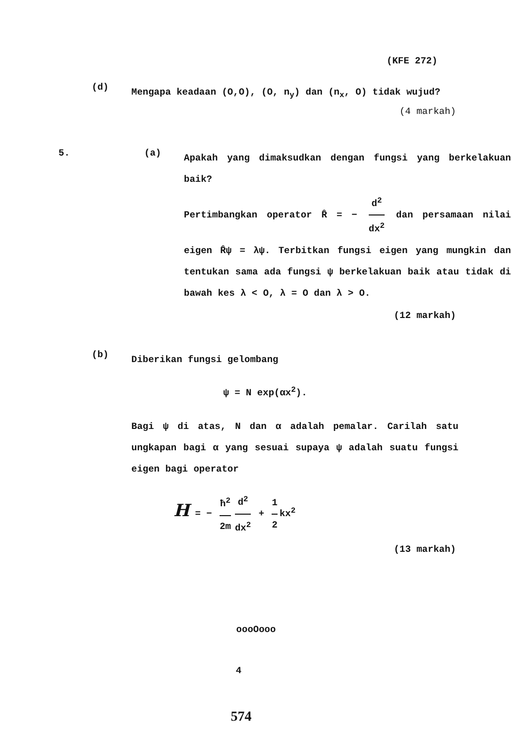(KFE 272)
(d)
Mengapa keadaan (O,O), (O, n<sub>y</sub>) dan (n<sub>x</sub>, O) tidak wujud?
(4 markah)
5. (a)
Apakah yang dimaksudkan dengan fungsi yang berkelakuan baik?
Pertimbangkan operator R̂ = − d<sup>2</sup> dx<sup>2</sup> dan persamaan nilai eigen R̂ψ = λψ. Terbitkan fungsi eigen yang mungkin dan tentukan sama ada fungsi ψ berkelakuan baik atau tidak di bawah kes λ < O, λ = O dan λ > O.
(12 markah)
(b)
Diberikan fungsi gelombang
ψ = N exp(αx<sup>2</sup>).
Bagi ψ di atas, N dan α adalah pemalar. Carilah satu ungkapan bagi α yang sesuai supaya ψ adalah suatu fungsi eigen bagi operator
H = − ħ<sup>2</sup> 2m d<sup>2</sup> dx<sup>2</sup> + 1 2 kx<sup>2</sup>
(13 markah)
oooOooo
4
574